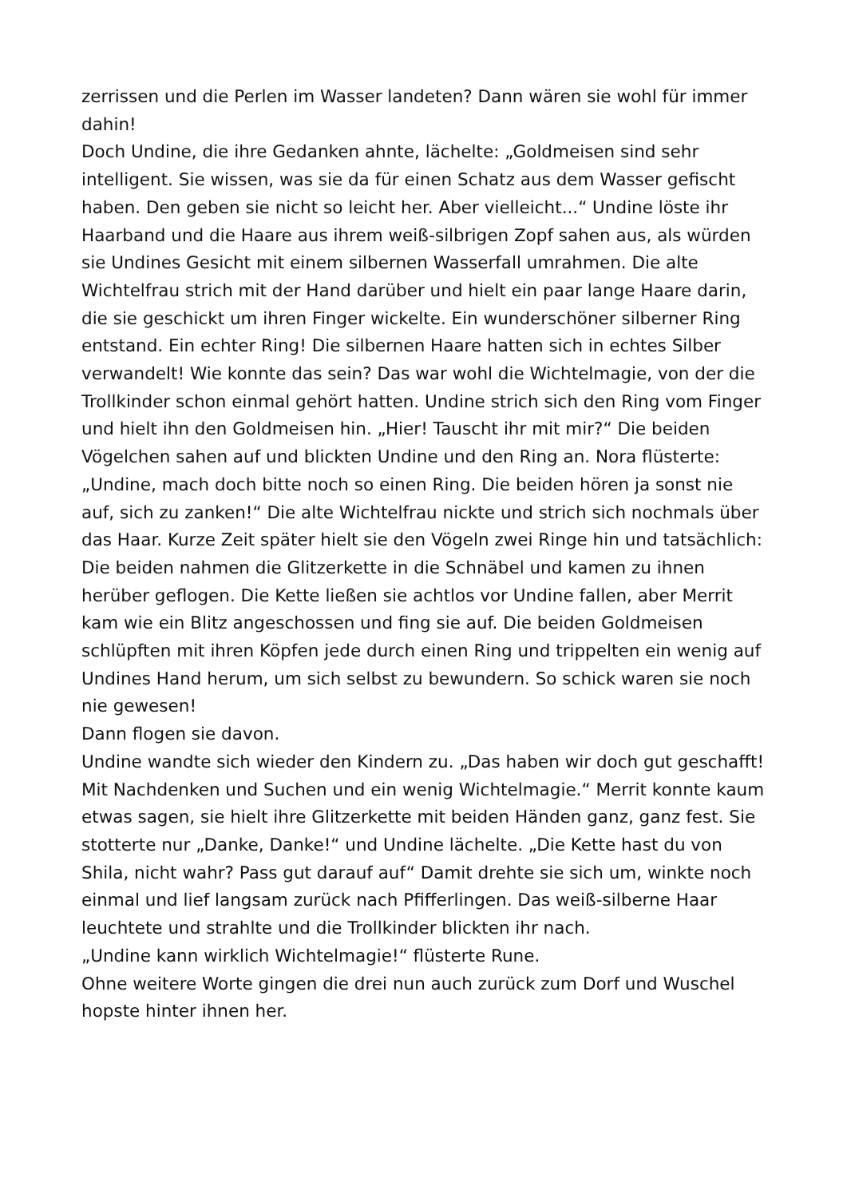zerrissen und die Perlen im Wasser landeten? Dann wären sie wohl für immer dahin!
Doch Undine, die ihre Gedanken ahnte, lächelte: „Goldmeisen sind sehr intelligent. Sie wissen, was sie da für einen Schatz aus dem Wasser gefischt haben. Den geben sie nicht so leicht her. Aber vielleicht...“ Undine löste ihr Haarband und die Haare aus ihrem weiß-silbrigen Zopf sahen aus, als würden sie Undines Gesicht mit einem silbernen Wasserfall umrahmen. Die alte Wichtelfrau strich mit der Hand darüber und hielt ein paar lange Haare darin, die sie geschickt um ihren Finger wickelte. Ein wunderschöner silberner Ring entstand. Ein echter Ring! Die silbernen Haare hatten sich in echtes Silber verwandelt! Wie konnte das sein? Das war wohl die Wichtelmagie, von der die Trollkinder schon einmal gehört hatten. Undine strich sich den Ring vom Finger und hielt ihn den Goldmeisen hin. „Hier! Tauscht ihr mit mir?“ Die beiden Vögelchen sahen auf und blickten Undine und den Ring an. Nora flüsterte: „Undine, mach doch bitte noch so einen Ring. Die beiden hören ja sonst nie auf, sich zu zanken!“ Die alte Wichtelfrau nickte und strich sich nochmals über das Haar. Kurze Zeit später hielt sie den Vögeln zwei Ringe hin und tatsächlich: Die beiden nahmen die Glitzerkette in die Schnäbel und kamen zu ihnen herüber geflogen. Die Kette ließen sie achtlos vor Undine fallen, aber Merrit kam wie ein Blitz angeschossen und fing sie auf. Die beiden Goldmeisen schlüpften mit ihren Köpfen jede durch einen Ring und trippelten ein wenig auf Undines Hand herum, um sich selbst zu bewundern. So schick waren sie noch nie gewesen!
Dann flogen sie davon.
Undine wandte sich wieder den Kindern zu. „Das haben wir doch gut geschafft! Mit Nachdenken und Suchen und ein wenig Wichtelmagie.“ Merrit konnte kaum etwas sagen, sie hielt ihre Glitzerkette mit beiden Händen ganz, ganz fest. Sie stotterte nur „Danke, Danke!“ und Undine lächelte. „Die Kette hast du von Shila, nicht wahr? Pass gut darauf auf“ Damit drehte sie sich um, winkte noch einmal und lief langsam zurück nach Pfifferlingen. Das weiß-silberne Haar leuchtete und strahlte und die Trollkinder blickten ihr nach.
„Undine kann wirklich Wichtelmagie!“ flüsterte Rune.
Ohne weitere Worte gingen die drei nun auch zurück zum Dorf und Wuschel hopste hinter ihnen her.